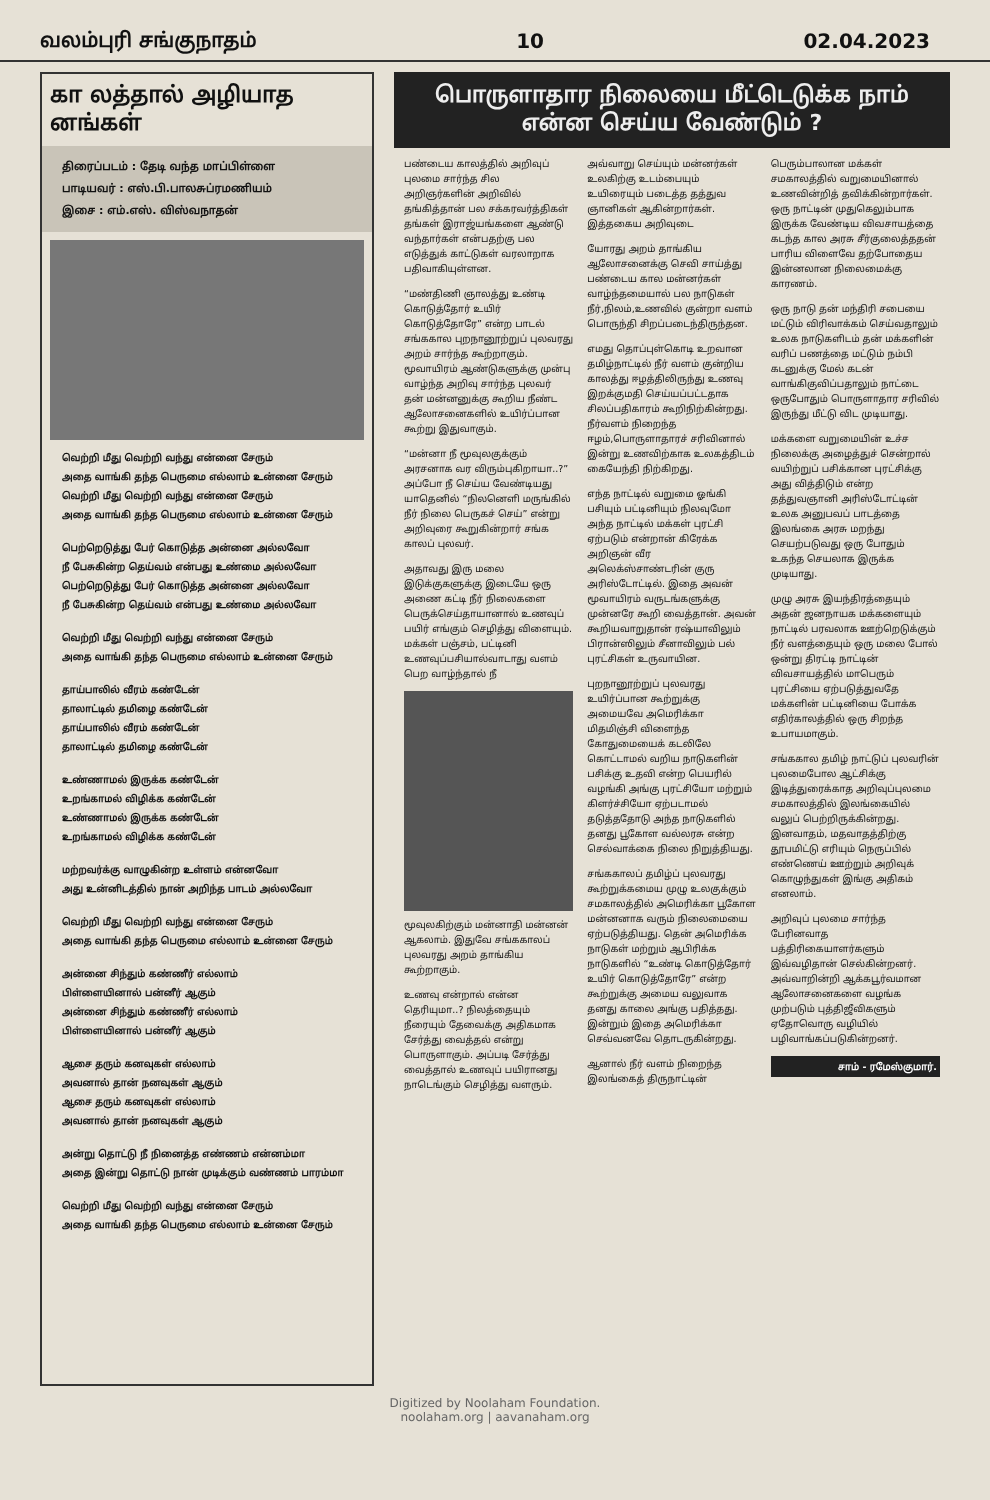வலம்புரி சங்குநாதம் 10 02.04.2023
கா லத்தால் அழியாத னங்கள்
திரைப்படம் : தேடி வந்த மாப்பிள்ளை
பாடியவர் : எஸ்.பி.பாலசுப்ரமணியம்
இசை : எம்.எஸ். விஸ்வநாதன்
வெற்றி மீது வெற்றி வந்து என்னை சேரும்
அதை வாங்கி தந்த பெருமை எல்லாம் உன்னை சேரும்
வெற்றி மீது வெற்றி வந்து என்னை சேரும்
அதை வாங்கி தந்த பெருமை எல்லாம் உன்னை சேரும்
பெற்றெடுத்து பேர் கொடுத்த அன்னை அல்லவோ
நீ பேசுகின்ற தெய்வம் என்பது உண்மை அல்லவோ
பெற்றெடுத்து பேர் கொடுத்த அன்னை அல்லவோ
நீ பேசுகின்ற தெய்வம் என்பது உண்மை அல்லவோ
வெற்றி மீது வெற்றி வந்து என்னை சேரும்
அதை வாங்கி தந்த பெருமை எல்லாம் உன்னை சேரும்
தாய்பாலில் வீரம் கண்டேன்
தாலாட்டில் தமிழை கண்டேன்
தாய்பாலில் வீரம் கண்டேன்
தாலாட்டில் தமிழை கண்டேன்
உண்ணாமல் இருக்க கண்டேன்
உறங்காமல் விழிக்க கண்டேன்
உண்ணாமல் இருக்க கண்டேன்
உறங்காமல் விழிக்க கண்டேன்
மற்றவர்க்கு வாழுகின்ற உள்ளம் என்னவோ
அது உன்னிடத்தில் நான் அறிந்த பாடம் அல்லவோ
வெற்றி மீது வெற்றி வந்து என்னை சேரும்
அதை வாங்கி தந்த பெருமை எல்லாம் உன்னை சேரும்
அன்னை சிந்தும் கண்ணீர் எல்லாம்
பிள்ளையினால் பன்னீர் ஆகும்
அன்னை சிந்தும் கண்ணீர் எல்லாம்
பிள்ளையினால் பன்னீர் ஆகும்
ஆசை தரும் கனவுகள் எல்லாம்
அவனால் தான் நனவுகள் ஆகும்
ஆசை தரும் கனவுகள் எல்லாம்
அவனால் தான் நனவுகள் ஆகும்
அன்று தொட்டு நீ நினைத்த எண்ணம் என்னம்மா
அதை இன்று தொட்டு நான் முடிக்கும் வண்ணம் பாரம்மா
வெற்றி மீது வெற்றி வந்து என்னை சேரும்
அதை வாங்கி தந்த பெருமை எல்லாம் உன்னை சேரும்
பொருளாதார நிலையை மீட்டெடுக்க நாம் என்ன செய்ய வேண்டும் ?
பண்டைய காலத்தில் அறிவுப் புலமை சார்ந்த சில அறிஞர்களின் அறிவில் தங்கித்தான் பல சக்கரவர்த்திகள் தங்கள் இராஜ்யங்களை ஆண்டு வந்தார்கள் என்பதற்கு பல எடுத்துக் காட்டுகள் வரலாறாக பதிவாகியுள்ளன.
“மண்திணி ஞாலத்து உண்டி கொடுத்தோர் உயிர் கொடுத்தோரே” என்ற பாடல் சங்ககால புறநானூற்றுப் புலவரது அறம் சார்ந்த கூற்றாகும். மூவாயிரம் ஆண்டுகளுக்கு முன்பு வாழ்ந்த அறிவு சார்ந்த புலவர் தன் மன்னனுக்கு கூறிய நீண்ட ஆலோசனைகளில் உயிர்ப்பான கூற்று இதுவாகும்.
“மன்னா நீ மூவுலகுக்கும் அரசனாக வர விரும்புகிறாயா..?” அப்போ நீ செய்ய வேண்டியது யாதெனில் “நிலனெளி மருங்கில் நீர் நிலை பெருகச் செய்” என்று அறிவுரை கூறுகின்றார் சங்க காலப் புலவர்.
அதாவது இரு மலை இடுக்குகளுக்கு இடையே ஒரு அணை கட்டி நீர் நிலைகளை பெருக்செய்தாயானால் உணவுப் பயிர் எங்கும் செழித்து விளையும். மக்கள் பஞ்சம், பட்டினி உணவுப்பசியால்வாடாது வளம் பெற வாழ்ந்தால் நீ
மூவுலகிற்கும் மன்னாதி மன்னன் ஆகலாம். இதுவே சங்ககாலப் புலவரது அறம் தாங்கிய கூற்றாகும்.
உணவு என்றால் என்ன தெரியுமா..? நிலத்தையும் நீரையும் தேவைக்கு அதிகமாக சேர்த்து வைத்தல் என்று பொருளாகும். அப்படி சேர்த்து வைத்தால் உணவுப் பயிரானது நாடெங்கும் செழித்து வளரும். அவ்வாறு செய்யும் மன்னர்கள் உலகிற்கு உடம்பையும் உயிரையும் படைத்த தத்துவ ஞானிகள் ஆகின்றார்கள். இத்தகைய அறிவுடை
யோரது அறம் தாங்கிய ஆலோசனைக்கு செவி சாய்த்து பண்டைய கால மன்னர்கள் வாழ்ந்தமையால் பல நாடுகள் நீர்,நிலம்,உணவில் குன்றா வளம் பொருந்தி சிறப்படைந்திருந்தன.
எமது தொப்புள்கொடி உறவான தமிழ்நாட்டில் நீர் வளம் குன்றிய காலத்து ஈழத்திலிருந்து உணவு இறக்குமதி செய்யப்பட்டதாக சிலப்பதிகாரம் கூறிநிற்கின்றது. நீர்வளம் நிறைந்த ஈழம்,பொருளாதாரச் சரிவினால் இன்று உணவிற்காக உலகத்திடம் கையேந்தி நிற்கிறது.
எந்த நாட்டில் வறுமை ஓங்கி பசியும் பட்டினியும் நிலவுமோ அந்த நாட்டில் மக்கள் புரட்சி ஏற்படும் என்றான் கிரேக்க அறிஞன் வீர அலெக்ஸ்சாண்டரின் குரு அரிஸ்டோட்டில். இதை அவன் மூவாயிரம் வருடங்களுக்கு முன்னரே கூறி வைத்தான். அவன் கூறியவாறுதான் ரஷ்யாவிலும் பிரான்ஸிலும் சீனாவிலும் பல் புரட்சிகள் உருவாயின.
புறநானூற்றுப் புலவரது உயிர்ப்பான கூற்றுக்கு அமையவே அமெரிக்கா மிதமிஞ்சி விளைந்த கோதுமையைக் கடலிலே கொட்டாமல் வறிய நாடுகளின் பசிக்கு உதவி என்ற பெயரில் வழங்கி அங்கு புரட்சியோ மற்றும் கிளர்ச்சியோ ஏற்படாமல் தடுத்ததோடு அந்த நாடுகளில் தனது பூகோள வல்லரசு என்ற செல்வாக்கை நிலை நிறுத்தியது.
சங்ககாலப் தமிழ்ப் புலவரது கூற்றுக்கமைய முழு உலகுக்கும் சமகாலத்தில் அமெரிக்கா பூகோள மன்னனாக வரும் நிலைமையை ஏற்படுத்தியது. தென் அமெரிக்க நாடுகள் மற்றும் ஆபிரிக்க நாடுகளில் “உண்டி கொடுத்தோர் உயிர் கொடுத்தோரே” என்ற கூற்றுக்கு அமைய வலுவாக தனது காலை அங்கு பதித்தது. இன்றும் இதை அமெரிக்கா செவ்வனவே தொடருகின்றது.
ஆனால் நீர் வளம் நிறைந்த இலங்கைத் திருநாட்டின் பெரும்பாலான மக்கள் சமகாலத்தில் வறுமையினால் உணவின்றித் தவிக்கின்றார்கள். ஒரு நாட்டின் முதுகெலும்பாக இருக்க வேண்டிய விவசாயத்தை கடந்த கால அரசு சீர்குலைத்ததன் பாரிய விளைவே தற்போதைய இன்னலான நிலைமைக்கு காரணம்.
ஒரு நாடு தன் மந்திரி சபையை மட்டும் விரிவாக்கம் செய்வதாலும் உலக நாடுகளிடம் தன் மக்களின் வரிப் பணத்தை மட்டும் நம்பி கடனுக்கு மேல் கடன் வாங்கிகுவிப்பதாலும் நாட்டை ஒருபோதும் பொருளாதார சரிவில் இருந்து மீட்டு விட முடியாது.
மக்களை வறுமையின் உச்ச நிலைக்கு அழைத்துச் சென்றால் வயிற்றுப் பசிக்கான புரட்சிக்கு அது வித்திடும் என்ற தத்துவஞானி அரிஸ்டோட்டின் உலக அனுபவப் பாடத்தை இலங்கை அரசு மறந்து செயற்படுவது ஒரு போதும் உகந்த செயலாக இருக்க முடியாது.
முழு அரசு இயந்திரத்தையும் அதன் ஜனநாயக மக்களையும் நாட்டில் பரவலாக ஊற்றெடுக்கும் நீர் வளத்தையும் ஒரு மலை போல் ஒன்று திரட்டி நாட்டின் விவசாயத்தில் மாபெரும் புரட்சியை ஏற்படுத்துவதே மக்களின் பட்டினியை போக்க எதிர்காலத்தில் ஒரு சிறந்த உபாயமாகும்.
சங்ககால தமிழ் நாட்டுப் புலவரின் புலமைபோல ஆட்சிக்கு இடித்துரைக்காத அறிவுப்புலமை சமகாலத்தில் இலங்கையில் வலுப் பெற்றிருக்கின்றது. இனவாதம், மதவாதத்திற்கு தூபமிட்டு எரியும் நெருப்பில் எண்ணெய் ஊற்றும் அறிவுக் கொழுந்துகள் இங்கு அதிகம் எனலாம்.
அறிவுப் புலமை சார்ந்த பேரினவாத பத்திரிகையாளர்களும் இவ்வழிதான் செல்கின்றனர். அவ்வாறின்றி ஆக்கபூர்வமான ஆலோசனைகளை வழங்க முற்படும் புத்திஜீவிகளும் ஏதோவொரு வழியில் பழிவாங்கப்படுகின்றனர்.
சாம் - ரமேஸ்குமார்.
Digitized by Noolaham Foundation.
noolaham.org | aavanaham.org